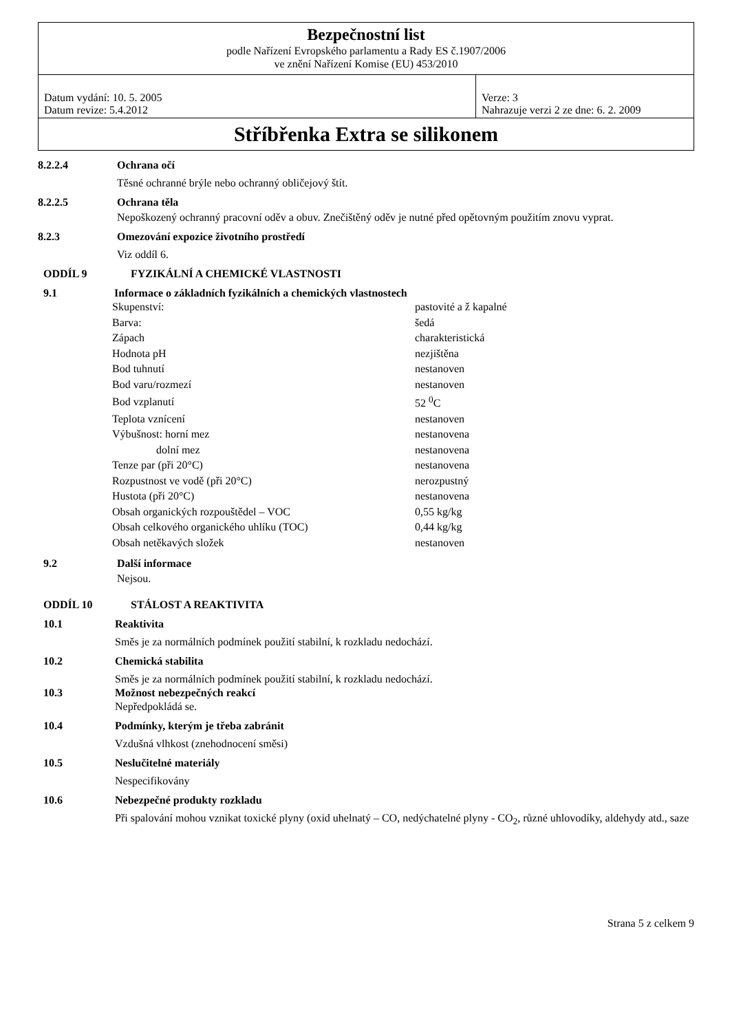| Bezpečnostní list | |
| podle Nařízení Evropského parlamentu a Rady ES č.1907/2006 ve znění Nařízení Komise (EU) 453/2010 | |
| Datum vydání: 10. 5. 2005 Datum revize: 5.4.2012 | Verze: 3 Nahrazuje verzi 2 ze dne: 6. 2. 2009 |
| Stříbřenka Extra se silikonem | |
8.2.2.4 Ochrana očí
Těsné ochranné brýle nebo ochranný obličejový štít.
8.2.2.5 Ochrana těla
Nepoškozený ochranný pracovní oděv a obuv. Znečištěný oděv je nutné před opětovným použitím znovu vyprat.
8.2.3 Omezování expozice životního prostředí
Viz oddíl 6.
ODDÍL 9 FYZIKÁLNÍ A CHEMICKÉ VLASTNOSTI
9.1 Informace o základních fyzikálních a chemických vlastnostech
| Skupenství: | pastovité a ž kapalné |
| Barva: | šedá |
| Zápach | charakteristická |
| Hodnota pH | nezjištěna |
| Bod tuhnutí | nestanoven |
| Bod varu/rozmezí | nestanoven |
| Bod vzplanutí | 52 <sup>0</sup>C |
| Teplota vznícení | nestanoven |
| Výbušnost: horní mez | nestanovena |
| dolní mez | nestanovena |
| Tenze par (při 20°C) | nestanovena |
| Rozpustnost ve vodě (při 20°C) | nerozpustný |
| Hustota (při 20°C) | nestanovena |
| Obsah organických rozpouštědel – VOC | 0,55 kg/kg |
| Obsah celkového organického uhlíku (TOC) | 0,44 kg/kg |
| Obsah netěkavých složek | nestanoven |
9.2 Další informace
Nejsou.
ODDÍL 10 STÁLOST A REAKTIVITA
10.1 Reaktivita
Směs je za normálních podmínek použití stabilní, k rozkladu nedochází.
10.2 Chemická stabilita
Směs je za normálních podmínek použití stabilní, k rozkladu nedochází.
10.3 Možnost nebezpečných reakcí
Nepředpokládá se.
10.4 Podmínky, kterým je třeba zabránit
Vzdušná vlhkost (znehodnocení směsi)
10.5 Neslučitelné materiály
Nespecifikovány
10.6 Nebezpečné produkty rozkladu
Při spalování mohou vznikat toxické plyny (oxid uhelnatý – CO, nedýchatelné plyny - CO<sub>2</sub>, různé uhlovodíky, aldehydy atd., saze
Strana 5 z celkem 9